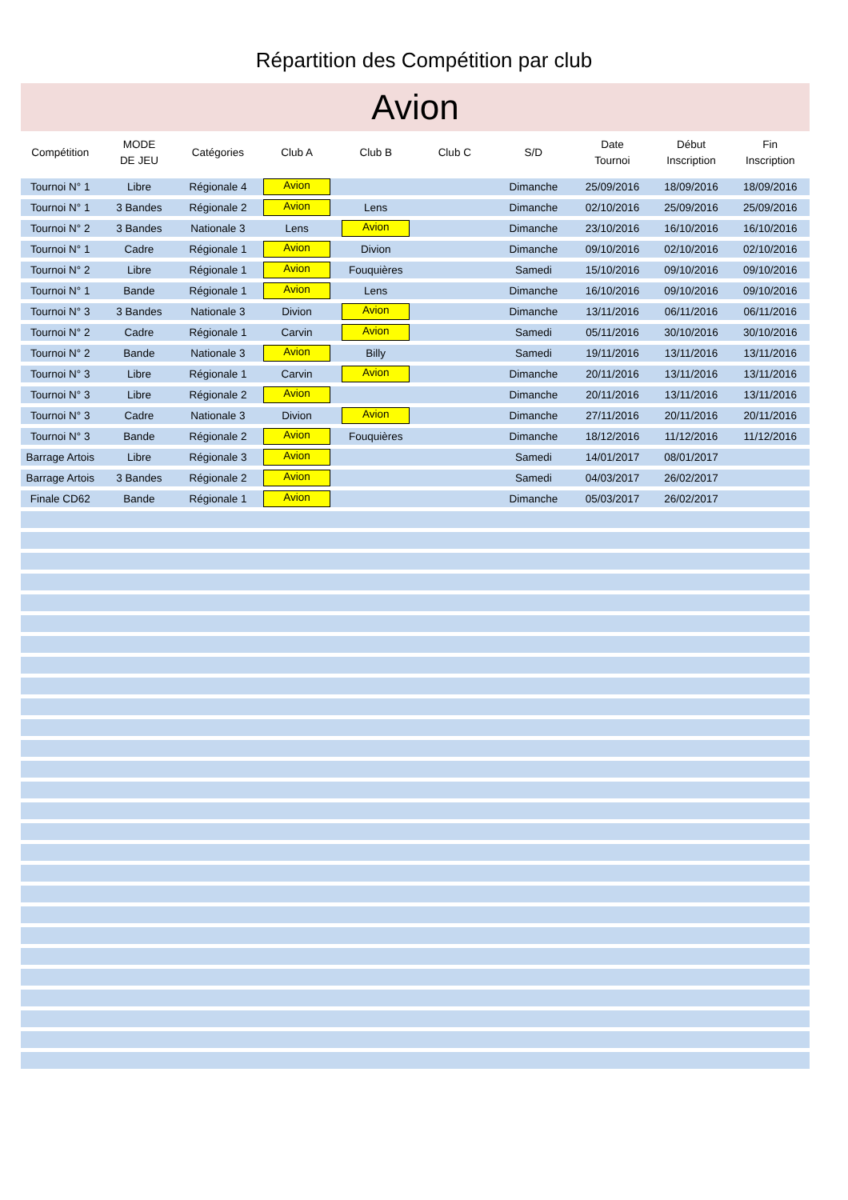Répartition des Compétition par club
Avion
| Compétition | MODE DE JEU | Catégories | Club A | Club B | Club C | S/D | Date Tournoi | Début Inscription | Fin Inscription |
| --- | --- | --- | --- | --- | --- | --- | --- | --- | --- |
| Tournoi N° 1 | Libre | Régionale 4 | Avion | | | Dimanche | 25/09/2016 | 18/09/2016 | 18/09/2016 |
| Tournoi N° 1 | 3 Bandes | Régionale 2 | Avion | Lens | | Dimanche | 02/10/2016 | 25/09/2016 | 25/09/2016 |
| Tournoi N° 2 | 3 Bandes | Nationale 3 | Lens | Avion | | Dimanche | 23/10/2016 | 16/10/2016 | 16/10/2016 |
| Tournoi N° 1 | Cadre | Régionale 1 | Avion | Divion | | Dimanche | 09/10/2016 | 02/10/2016 | 02/10/2016 |
| Tournoi N° 2 | Libre | Régionale 1 | Avion | Fouquières | | Samedi | 15/10/2016 | 09/10/2016 | 09/10/2016 |
| Tournoi N° 1 | Bande | Régionale 1 | Avion | Lens | | Dimanche | 16/10/2016 | 09/10/2016 | 09/10/2016 |
| Tournoi N° 3 | 3 Bandes | Nationale 3 | Divion | Avion | | Dimanche | 13/11/2016 | 06/11/2016 | 06/11/2016 |
| Tournoi N° 2 | Cadre | Régionale 1 | Carvin | Avion | | Samedi | 05/11/2016 | 30/10/2016 | 30/10/2016 |
| Tournoi N° 2 | Bande | Nationale 3 | Avion | Billy | | Samedi | 19/11/2016 | 13/11/2016 | 13/11/2016 |
| Tournoi N° 3 | Libre | Régionale 1 | Carvin | Avion | | Dimanche | 20/11/2016 | 13/11/2016 | 13/11/2016 |
| Tournoi N° 3 | Libre | Régionale 2 | Avion | | | Dimanche | 20/11/2016 | 13/11/2016 | 13/11/2016 |
| Tournoi N° 3 | Cadre | Nationale 3 | Divion | Avion | | Dimanche | 27/11/2016 | 20/11/2016 | 20/11/2016 |
| Tournoi N° 3 | Bande | Régionale 2 | Avion | Fouquières | | Dimanche | 18/12/2016 | 11/12/2016 | 11/12/2016 |
| Barrage Artois | Libre | Régionale 3 | Avion | | | Samedi | 14/01/2017 | 08/01/2017 | |
| Barrage Artois | 3 Bandes | Régionale 2 | Avion | | | Samedi | 04/03/2017 | 26/02/2017 | |
| Finale CD62 | Bande | Régionale 1 | Avion | | | Dimanche | 05/03/2017 | 26/02/2017 | |